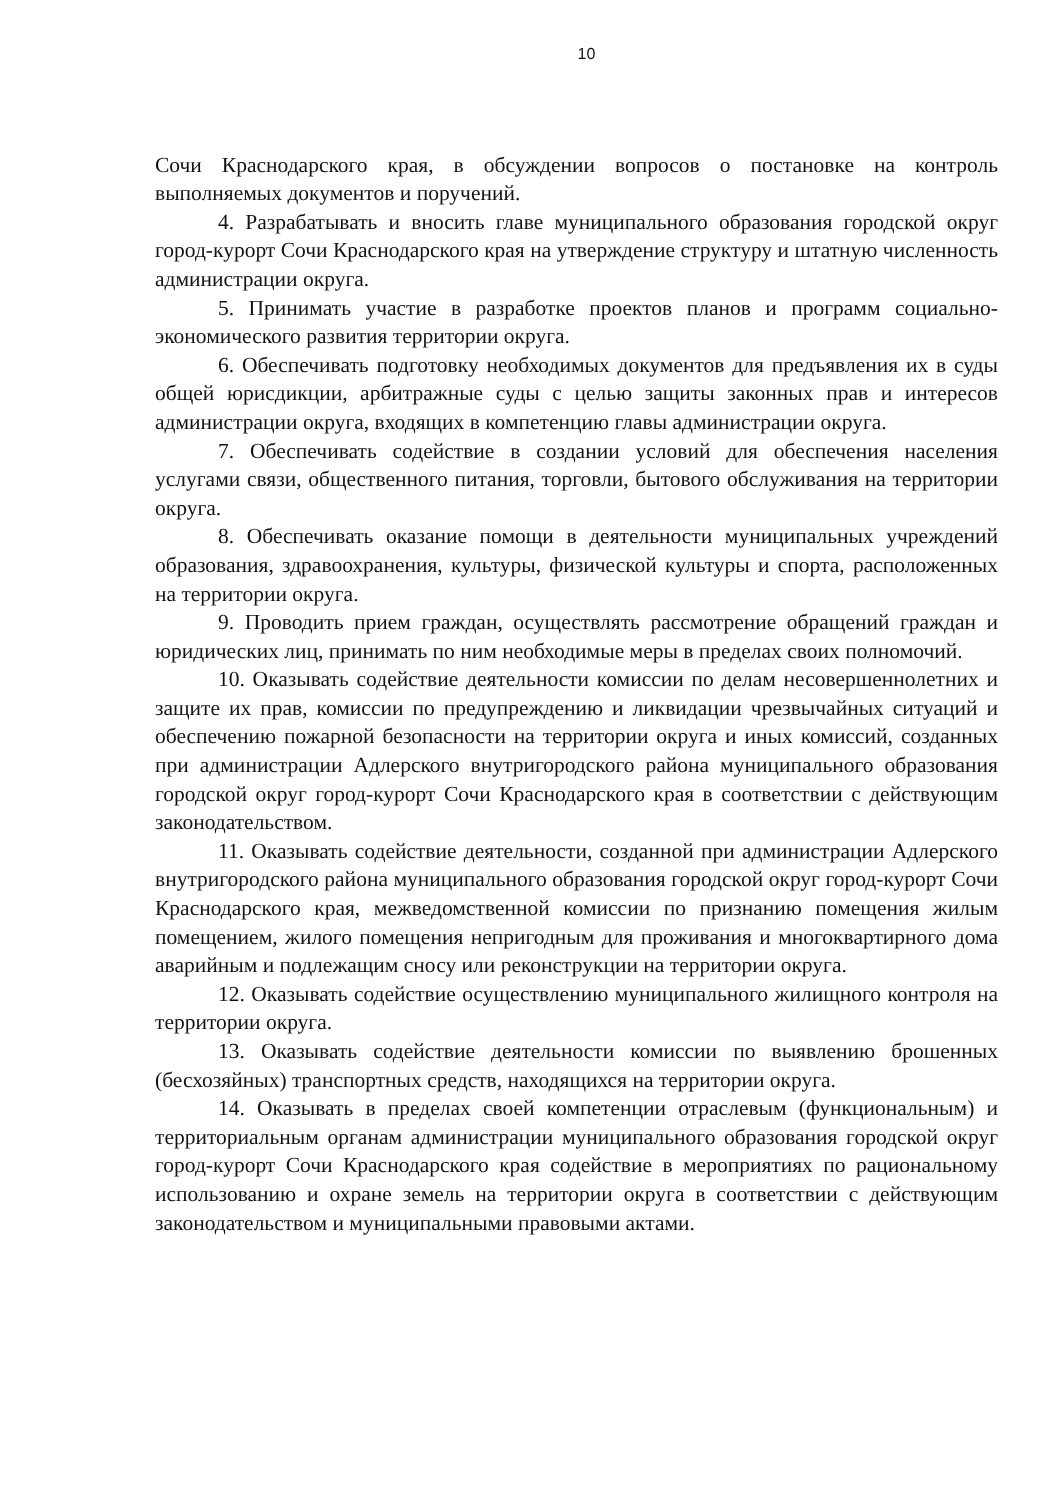10
Сочи Краснодарского края, в обсуждении вопросов о постановке на контроль выполняемых документов и поручений.
4. Разрабатывать и вносить главе муниципального образования городской округ город-курорт Сочи Краснодарского края на утверждение структуру и штатную численность администрации округа.
5. Принимать участие в разработке проектов планов и программ социально-экономического развития территории округа.
6. Обеспечивать подготовку необходимых документов для предъявления их в суды общей юрисдикции, арбитражные суды с целью защиты законных прав и интересов администрации округа, входящих в компетенцию главы администрации округа.
7. Обеспечивать содействие в создании условий для обеспечения населения услугами связи, общественного питания, торговли, бытового обслуживания на территории округа.
8. Обеспечивать оказание помощи в деятельности муниципальных учреждений образования, здравоохранения, культуры, физической культуры и спорта, расположенных на территории округа.
9. Проводить прием граждан, осуществлять рассмотрение обращений граждан и юридических лиц, принимать по ним необходимые меры в пределах своих полномочий.
10. Оказывать содействие деятельности комиссии по делам несовершеннолетних и защите их прав, комиссии по предупреждению и ликвидации чрезвычайных ситуаций и обеспечению пожарной безопасности на территории округа и иных комиссий, созданных при администрации Адлерского внутригородского района муниципального образования городской округ город-курорт Сочи Краснодарского края в соответствии с действующим законодательством.
11. Оказывать содействие деятельности, созданной при администрации Адлерского внутригородского района муниципального образования городской округ город-курорт Сочи Краснодарского края, межведомственной комиссии по признанию помещения жилым помещением, жилого помещения непригодным для проживания и многоквартирного дома аварийным и подлежащим сносу или реконструкции на территории округа.
12. Оказывать содействие осуществлению муниципального жилищного контроля на территории округа.
13. Оказывать содействие деятельности комиссии по выявлению брошенных (бесхозяйных) транспортных средств, находящихся на территории округа.
14. Оказывать в пределах своей компетенции отраслевым (функциональным) и территориальным органам администрации муниципального образования городской округ город-курорт Сочи Краснодарского края содействие в мероприятиях по рациональному использованию и охране земель на территории округа в соответствии с действующим законодательством и муниципальными правовыми актами.